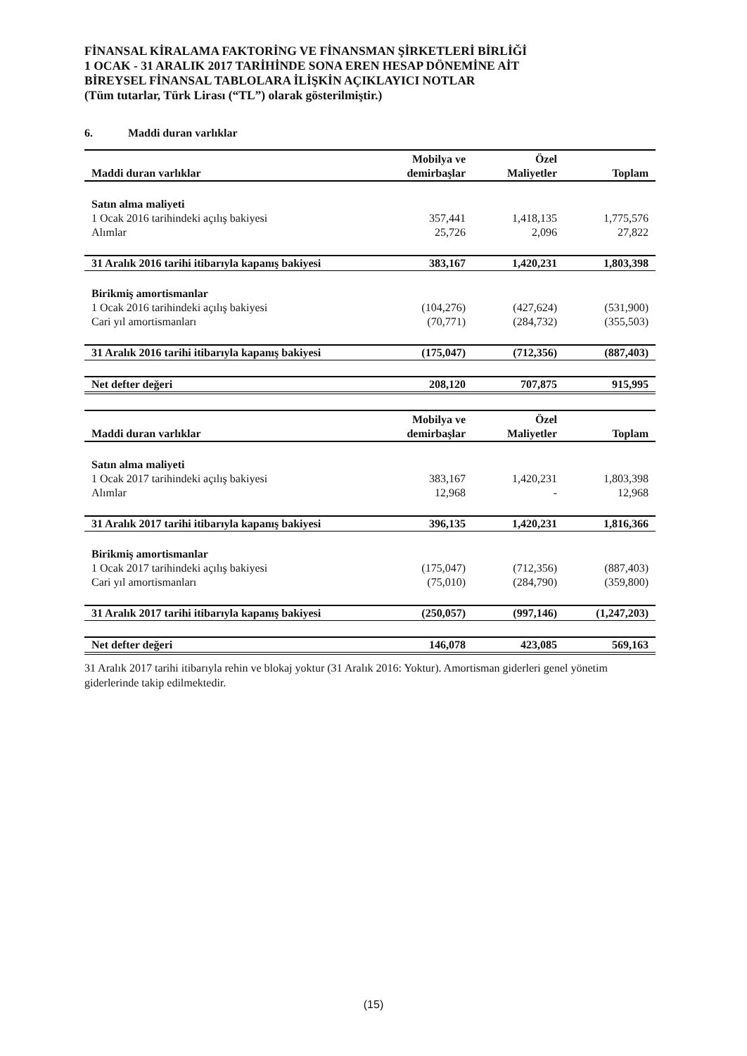FİNANSAL KİRALAMA FAKTORİNG VE FİNANSMAN ŞİRKETLERİ BİRLİĞİ
1 OCAK - 31 ARALIK 2017 TARİHİNDE SONA EREN HESAP DÖNEMİNE AİT
BİREYSEL FİNANSAL TABLOLARA İLİŞKİN AÇIKLAYICI NOTLAR
(Tüm tutarlar, Türk Lirası (“TL”) olarak gösterilmiştir.)
6. Maddi duran varlıklar
| Maddi duran varlıklar | Mobilya ve demirbaşlar | Özel Maliyetler | Toplam |
| --- | --- | --- | --- |
| Satın alma maliyeti | | | |
| 1 Ocak 2016 tarihindeki açılış bakiyesi | 357,441 | 1,418,135 | 1,775,576 |
| Alımlar | 25,726 | 2,096 | 27,822 |
| 31 Aralık 2016 tarihi itibarıyla kapanış bakiyesi | 383,167 | 1,420,231 | 1,803,398 |
| Birikmiş amortismanlar | | | |
| 1 Ocak 2016 tarihindeki açılış bakiyesi | (104,276) | (427,624) | (531,900) |
| Cari yıl amortismanları | (70,771) | (284,732) | (355,503) |
| 31 Aralık 2016 tarihi itibarıyla kapanış bakiyesi | (175,047) | (712,356) | (887,403) |
| Net defter değeri | 208,120 | 707,875 | 915,995 |
| Maddi duran varlıklar | Mobilya ve demirbaşlar | Özel Maliyetler | Toplam |
| Satın alma maliyeti | | | |
| 1 Ocak 2017 tarihindeki açılış bakiyesi | 383,167 | 1,420,231 | 1,803,398 |
| Alımlar | 12,968 | - | 12,968 |
| 31 Aralık 2017 tarihi itibarıyla kapanış bakiyesi | 396,135 | 1,420,231 | 1,816,366 |
| Birikmiş amortismanlar | | | |
| 1 Ocak 2017 tarihindeki açılış bakiyesi | (175,047) | (712,356) | (887,403) |
| Cari yıl amortismanları | (75,010) | (284,790) | (359,800) |
| 31 Aralık 2017 tarihi itibarıyla kapanış bakiyesi | (250,057) | (997,146) | (1,247,203) |
| Net defter değeri | 146,078 | 423,085 | 569,163 |
31 Aralık 2017 tarihi itibarıyla rehin ve blokaj yoktur (31 Aralık 2016: Yoktur). Amortisman giderleri genel yönetim giderlerinde takip edilmektedir.
(15)